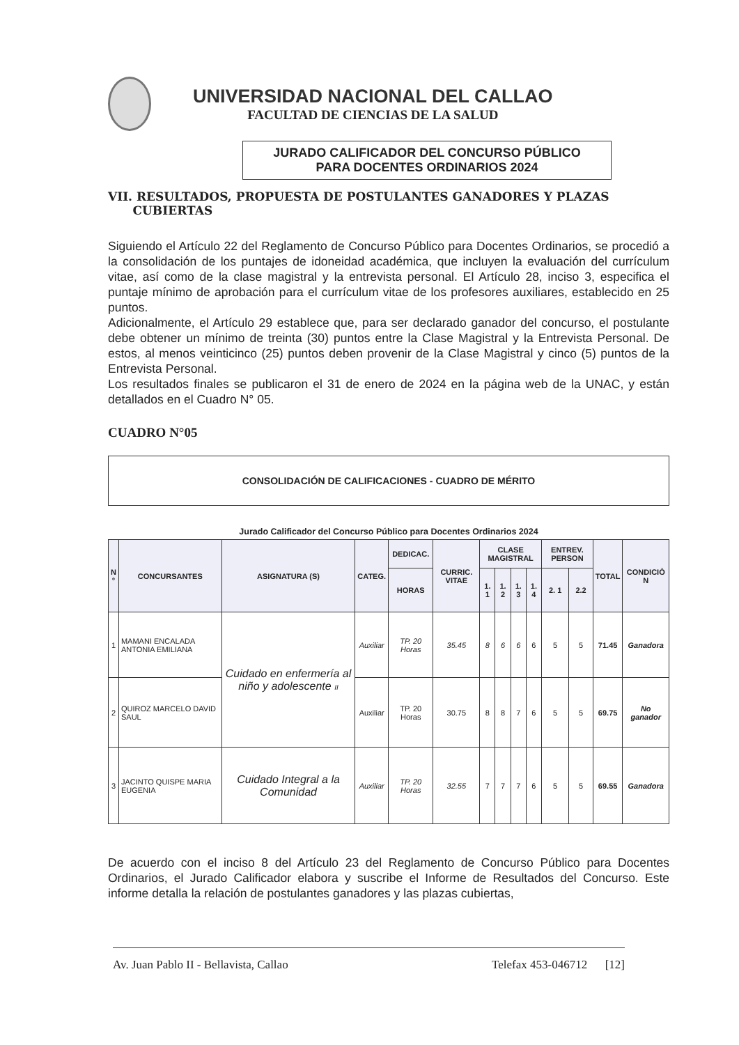UNIVERSIDAD NACIONAL DEL CALLAO
FACULTAD DE CIENCIAS DE LA SALUD
JURADO CALIFICADOR DEL CONCURSO PÚBLICO
PARA DOCENTES ORDINARIOS 2024
VII. RESULTADOS, PROPUESTA DE POSTULANTES GANADORES Y PLAZAS
CUBIERTAS
Siguiendo el Artículo 22 del Reglamento de Concurso Público para Docentes Ordinarios, se procedió a la consolidación de los puntajes de idoneidad académica, que incluyen la evaluación del currículum vitae, así como de la clase magistral y la entrevista personal. El Artículo 28, inciso 3, especifica el puntaje mínimo de aprobación para el currículum vitae de los profesores auxiliares, establecido en 25 puntos.
Adicionalmente, el Artículo 29 establece que, para ser declarado ganador del concurso, el postulante debe obtener un mínimo de treinta (30) puntos entre la Clase Magistral y la Entrevista Personal. De estos, al menos veinticinco (25) puntos deben provenir de la Clase Magistral y cinco (5) puntos de la Entrevista Personal.
Los resultados finales se publicaron el 31 de enero de 2024 en la página web de la UNAC, y están detallados en el Cuadro N° 05.
CUADRO N°05
CONSOLIDACIÓN DE CALIFICACIONES - CUADRO DE MÉRITO
Jurado Calificador del Concurso Público para Docentes Ordinarios 2024
| N ° | CONCURSANTES | ASIGNATURA (S) | CATEG. | DEDICAC. | CURRIC. VITAE | CLASE MAGISTRAL | | | | ENTREV. PERSON | | TOTAL | CONDICIÒ N |
| --- | --- | --- | --- | --- | --- | --- | --- | --- | --- | --- | --- | --- | --- |
| | | | | HORAS | | 1. 1 | 1. 2 | 1. 3 | 1. 4 | 2. 1 | 2.2 | | |
| 1 | MAMANI ENCALADA ANTONIA EMILIANA | Cuidado en enfermería al niño y adolescente II | Auxiliar | TP. 20 Horas | 35.45 | 8 | 6 | 6 | 6 | 5 | 5 | 71.45 | Ganadora |
| 2 | QUIROZ MARCELO DAVID SAUL | | Auxiliar | TP. 20 Horas | 30.75 | 8 | 8 | 7 | 6 | 5 | 5 | 69.75 | No ganador |
| 3 | JACINTO QUISPE MARIA EUGENIA | Cuidado Integral a la Comunidad | Auxiliar | TP. 20 Horas | 32.55 | 7 | 7 | 7 | 6 | 5 | 5 | 69.55 | Ganadora |
De acuerdo con el inciso 8 del Artículo 23 del Reglamento de Concurso Público para Docentes Ordinarios, el Jurado Calificador elabora y suscribe el Informe de Resultados del Concurso. Este informe detalla la relación de postulantes ganadores y las plazas cubiertas,
Av. Juan Pablo II - Bellavista, Callao Telefax 453-046712 [12]